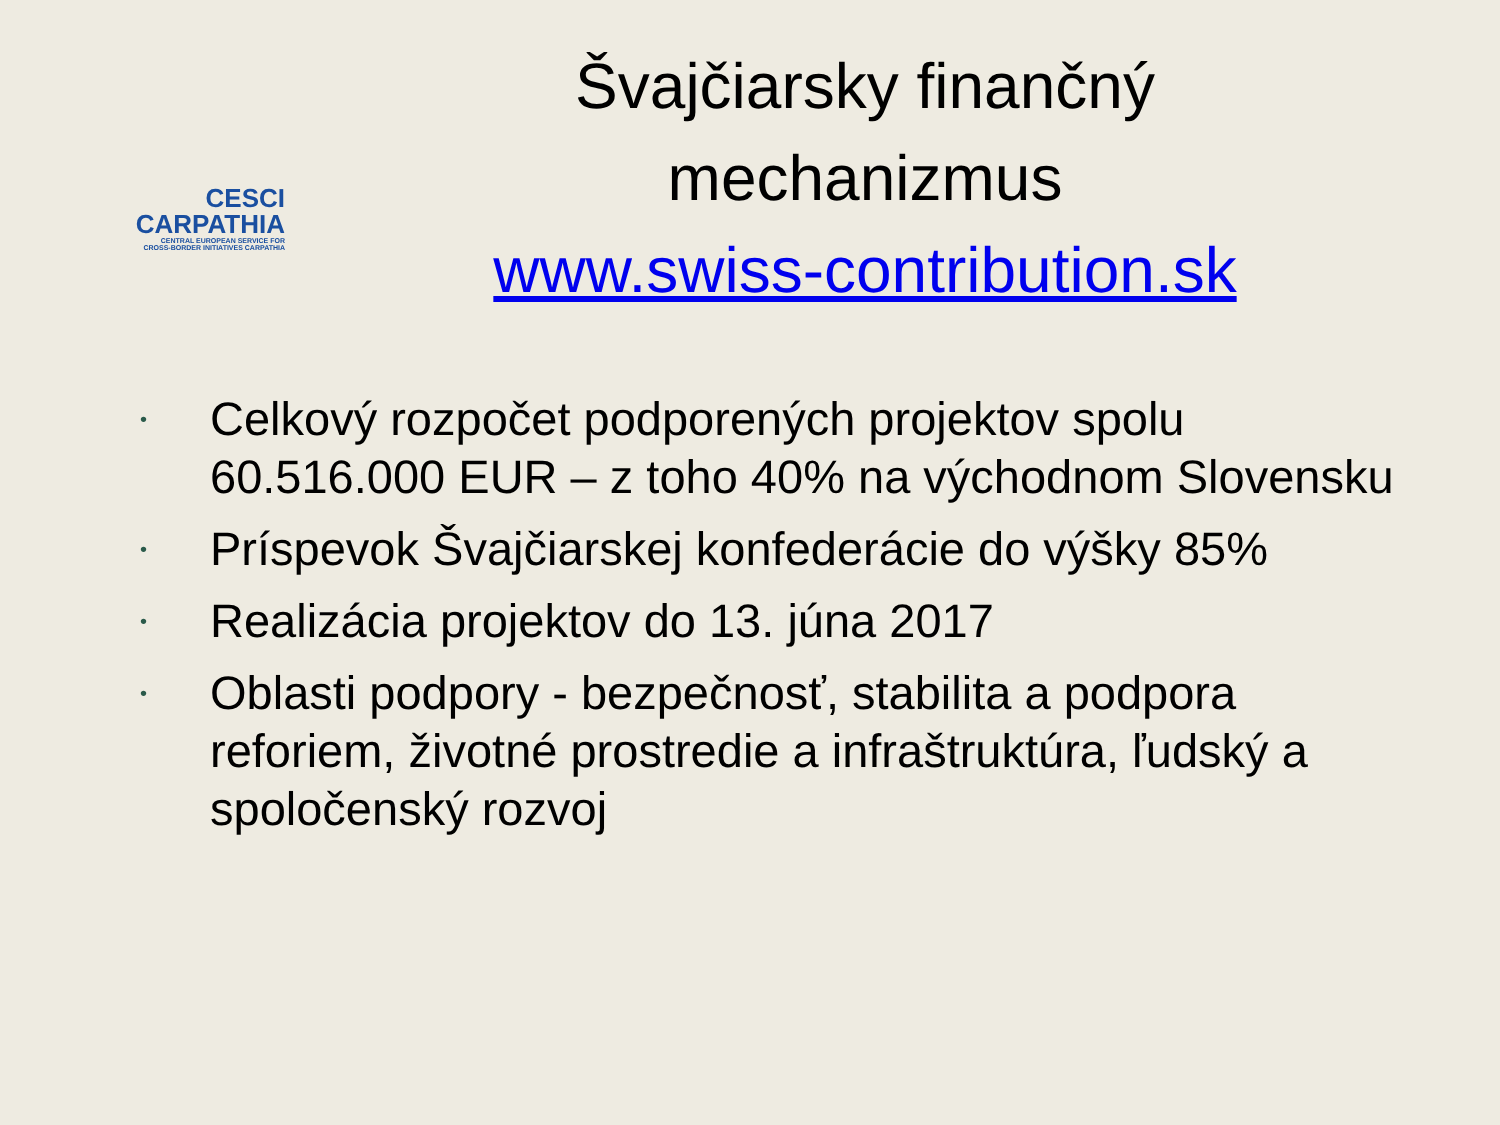CESCI
CARPATHIA
CENTRAL EUROPEAN SERVICE FOR
CROSS-BORDER INITIATIVES CARPATHIA
Švajčiarsky finančný
mechanizmus
www.swiss-contribution.sk
• Celkový rozpočet podporených projektov spolu 60.516.000 EUR – z toho 40% na východnom Slovensku
• Príspevok Švajčiarskej konfederácie do výšky 85%
• Realizácia projektov do 13. júna 2017
• Oblasti podpory - bezpečnosť, stabilita a podpora reforiem, životné prostredie a infraštruktúra, ľudský a spoločenský rozvoj